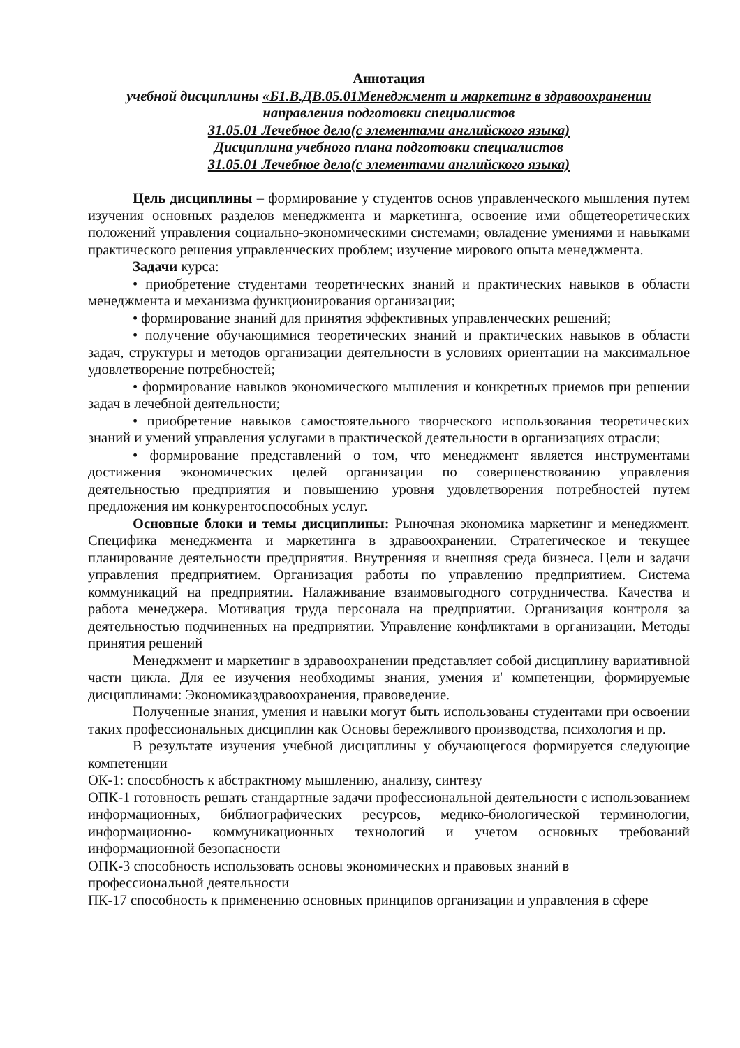Аннотация
учебной дисциплины «Б1.В.ДВ.05.01Менеджмент и маркетинг в здравоохранении
направления подготовки специалистов
31.05.01 Лечебное дело(с элементами английского языка)
Дисциплина учебного плана подготовки специалистов
31.05.01 Лечебное дело(с элементами английского языка)
Цель дисциплины – формирование у студентов основ управленческого мышления путем изучения основных разделов менеджмента и маркетинга, освоение ими общетеоретических положений управления социально-экономическими системами; овладение умениями и навыками практического решения управленческих проблем; изучение мирового опыта менеджмента.
Задачи курса:
• приобретение студентами теоретических знаний и практических навыков в области менеджмента и механизма функционирования организации;
• формирование знаний для принятия эффективных управленческих решений;
• получение обучающимися теоретических знаний и практических навыков в области задач, структуры и методов организации деятельности в условиях ориентации на максимальное удовлетворение потребностей;
• формирование навыков экономического мышления и конкретных приемов при решении задач в лечебной деятельности;
• приобретение навыков самостоятельного творческого использования теоретических знаний и умений управления услугами в практической деятельности в организациях отрасли;
• формирование представлений о том, что менеджмент является инструментами достижения экономических целей организации по совершенствованию управления деятельностью предприятия и повышению уровня удовлетворения потребностей путем предложения им конкурентоспособных услуг.
Основные блоки и темы дисциплины: Рыночная экономика маркетинг и менеджмент. Специфика менеджмента и маркетинга в здравоохранении. Стратегическое и текущее планирование деятельности предприятия. Внутренняя и внешняя среда бизнеса. Цели и задачи управления предприятием. Организация работы по управлению предприятием. Система коммуникаций на предприятии. Налаживание взаимовыгодного сотрудничества. Качества и работа менеджера. Мотивация труда персонала на предприятии. Организация контроля за деятельностью подчиненных на предприятии. Управление конфликтами в организации. Методы принятия решений
Менеджмент и маркетинг в здравоохранении представляет собой дисциплину вариативной части цикла. Для ее изучения необходимы знания, умения и' компетенции, формируемые дисциплинами: Экономиказдравоохранения, правоведение.
Полученные знания, умения и навыки могут быть использованы студентами при освоении таких профессиональных дисциплин как Основы бережливого производства, психология и пр.
В результате изучения учебной дисциплины у обучающегося формируется следующие компетенции
ОК-1: способность к абстрактному мышлению, анализу, синтезу
ОПК-1 готовность решать стандартные задачи профессиональной деятельности с использованием информационных, библиографических ресурсов, медико-биологической терминологии, информационно- коммуникационных технологий и учетом основных требований информационной безопасности
ОПК-3 способность использовать основы экономических и правовых знаний в
профессиональной деятельности
ПК-17 способность к применению основных принципов организации и управления в сфере